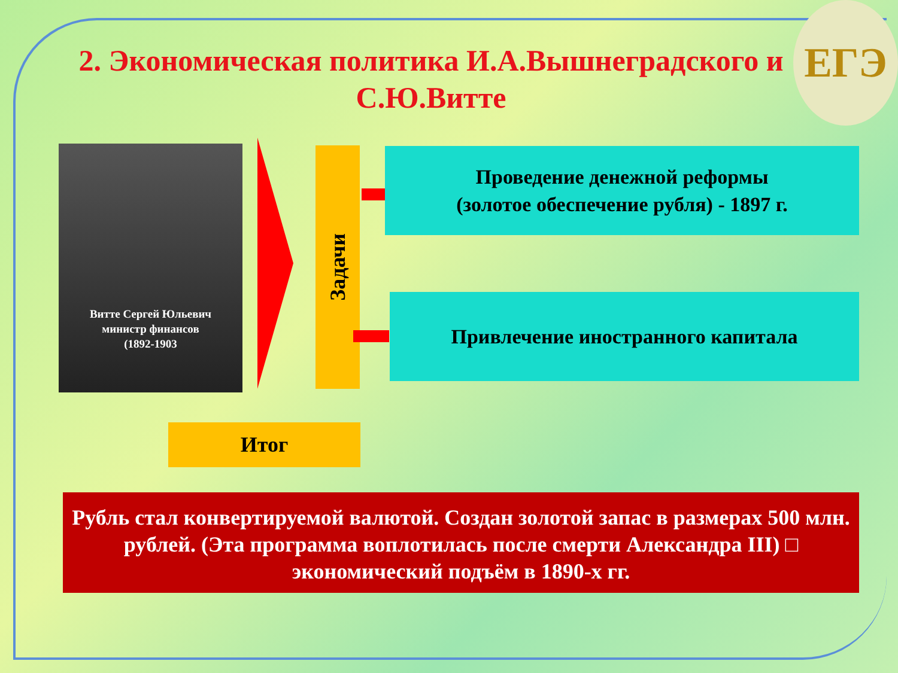2. Экономическая политика И.А.Вышнеградского и С.Ю.Витте
ЕГЭ
Витте Сергей Юльевич
министр финансов
(1892-1903
Задачи
Проведение денежной реформы
(золотое обеспечение рубля) - 1897 г.
Привлечение иностранного капитала
Итог
Рубль стал конвертируемой валютой. Создан золотой запас в размерах 500 млн. рублей. (Эта программа воплотилась после смерти Александра III) □ экономический подъём в 1890-х гг.